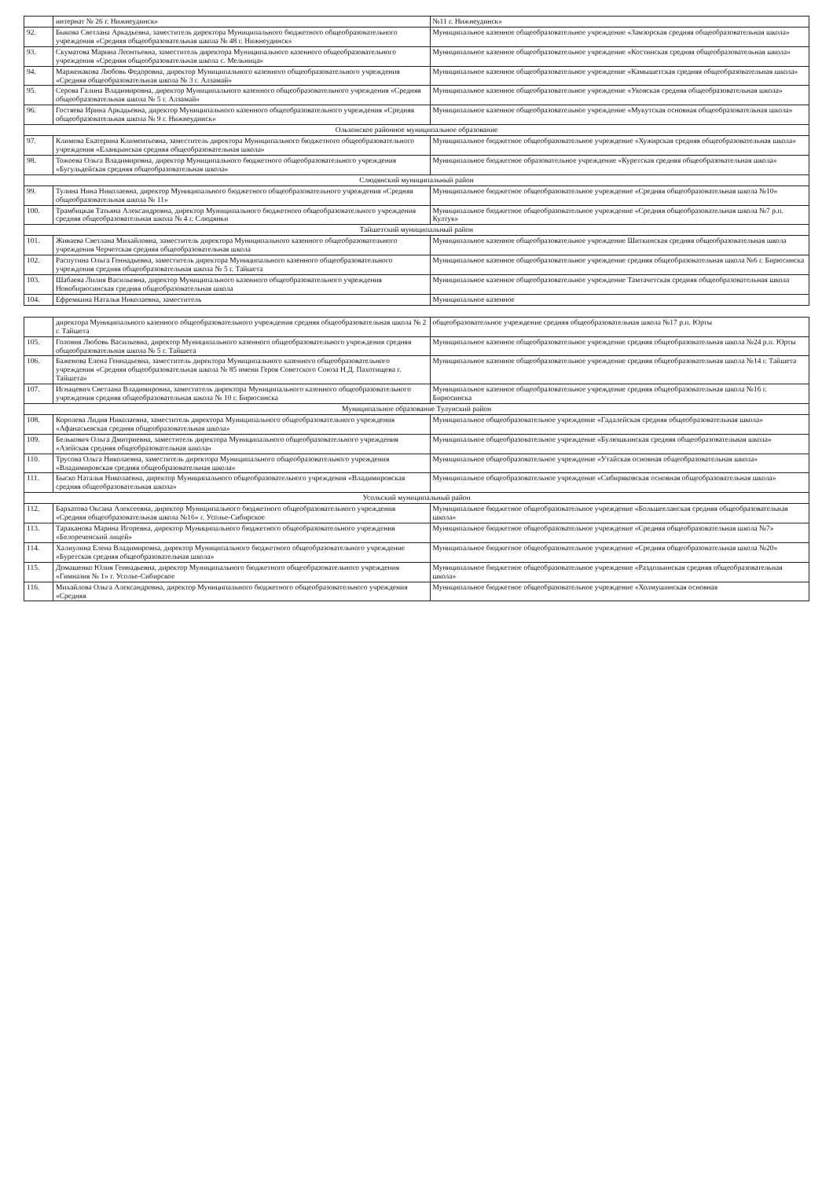| | интернат № 26 г. Нижнеудинск» | №11 г. Нижнеудинск» |
| 92. | Быкова Светлана Аркадьевна, заместитель директора Муниципального бюджетного общеобразовательного учреждения «Средняя общеобразовательная школа № 48 г. Нижнеудинск» | Муниципальное казенное общеобразовательное учреждение «Замзорская средняя общеобразовательная школа» |
| 93. | Скуматова Марина Леонтьевна, заместитель директора Муниципального казенного общеобразовательного учреждения «Средняя общеобразовательная школа с. Мельница» | Муниципальное казенное общеобразовательное учреждение «Костинская средняя общеобразовательная школа» |
| 94. | Марженакова Любовь Федоровна, директор Муниципального казенного общеобразовательного учреждения «Средняя общеобразовательная школа № 3 г. Алзамай» | Муниципальное казенное общеобразовательное учреждение «Камышетская средняя общеобразовательная школа» |
| 95. | Серова Галина Владимировна, директор Муниципального казенного общеобразовательного учреждения «Средняя общеобразовательная школа № 5 г. Алзамай» | Муниципальное казенное общеобразовательное учреждение «Уковская средняя общеобразовательная школа» |
| 96. | Гостяева Ирина Аркадьевна, директор Муниципального казенного общеобразовательного учреждения «Средняя общеобразовательная школа № 9 г. Нижнеудинск» | Муниципальное казенное общеобразовательное учреждение «Мукутская основная общеобразовательная школа» |
| Ольхонское районное муниципальное образование | | |
| 97. | Климова Екатерина Климентьевна, заместитель директора Муниципального бюджетного общеобразовательного учреждения «Еланцынская средняя общеобразовательная школа» | Муниципальное бюджетное общеобразовательное учреждение «Хужирская средняя общеобразовательная школа» |
| 98. | Тожоева Ольга Владимировна, директор Муниципального бюджетного общеобразовательного учреждения «Бугульдейская средняя общеобразовательная школа» | Муниципальное бюджетное образовательное учреждение «Куретская средняя общеобразовательная школа» |
| Слюдянский муниципальный район | | |
| 99. | Тулина Нина Николаевна, директор Муниципального бюджетного общеобразовательного учреждения «Средняя общеобразовательная школа № 11» | Муниципальное бюджетное общеобразовательное учреждение «Средняя общеобразовательная школа №10» |
| 100. | Трамбицкая Татьяна Александровна, директор Муниципального бюджетного общеобразовательного учреждения средняя общеобразовательная школа № 4 г. Слюдянки | Муниципальное бюджетное общеобразовательное учреждение «Средняя общеобразовательная школа №7 р.п. Култук» |
| Тайшетский муниципальный район | | |
| 101. | Живаева Светлана Михайловна, заместитель директора Муниципального казенного общеобразовательного учреждения Черчетская средняя общеобразовательная школа | Муниципальное казенное общеобразовательное учреждение Шиткинская средняя общеобразовательная школа |
| 102. | Распутина Ольга Геннадьевна, заместитель директора Муниципального казенного общеобразовательного учреждения средняя общеобразовательная школа № 5 г. Тайшета | Муниципальное казенное общеобразовательное учреждение средняя общеобразовательная школа №6 г. Бирюсинска |
| 103. | Шабаева Лилия Васильевна, директор Муниципального казенного общеобразовательного учреждения Новобирюсинская средняя общеобразовательная школа | Муниципальное казенное общеобразовательное учреждение Тамтачетская средняя общеобразовательная школа |
| 104. | Ефремкина Наталья Николаевна, заместитель | Муниципальное казенное |
| | директора Муниципального казенного общеобразовательного учреждения средняя общеобразовательная школа № 2 г. Тайшета | общеобразовательное учреждение средняя общеобразовательная школа №17 р.п. Юрты |
| 105. | Головня Любовь Васильевна, директор Муниципального казенного общеобразовательного учреждения средняя общеобразовательная школа № 5 г. Тайшета | Муниципальное казенное общеобразовательное учреждение средняя общеобразовательная школа №24 р.п. Юрты |
| 106. | Баженова Елена Геннадьевна, заместитель директора Муниципального казенного общеобразовательного учреждения «Средняя общеобразовательная школа № 85 имени Героя Советского Союза Н.Д. Пахотищева г. Тайшета» | Муниципальное казенное общеобразовательное учреждение средняя общеобразовательная школа №14 г. Тайшета |
| 107. | Игнацевич Светлана Владимировна, заместитель директора Муниципального казенного общеобразовательного учреждения средняя общеобразовательная школа № 10 г. Бирюсинска | Муниципальное казенное общеобразовательное учреждение средняя общеобразовательная школа №16 г. Бирюсинска |
| Муниципальное образование Тулунский район | | |
| 108. | Королева Лидия Николаевна, заместитель директора Муниципального общеобразовательного учреждения «Афанасьевская средняя общеобразовательная школа» | Муниципальное общеобразовательное учреждение «Гадалейская средняя общеобразовательная школа» |
| 109. | Белькович Ольга Дмитриевна, заместитель директора Муниципального общеобразовательного учреждения «Азейская средняя общеобразовательная школа» | Муниципальное общеобразовательное учреждение «Булюшкинская средняя общеобразовательная школа» |
| 110. | Трусова Ольга Николаевна, заместитель директора Муниципального общеобразовательного учреждения «Владимировская средняя общеобразовательная школа» | Муниципальное общеобразовательное учреждение «Утайская основная общеобразовательная школа» |
| 111. | Быско Наталья Николаевна, директор Муниципального общеобразовательного учреждения «Владимировская средняя общеобразовательная школа» | Муниципальное общеобразовательное учреждение «Сибиряковская основная общеобразовательная школа» |
| Усольский муниципальный район | | |
| 112. | Бархатова Оксана Алексеевна, директор Муниципального бюджетного общеобразовательного учреждения «Средняя общеобразовательная школа №16» г. Усолье-Сибирское | Муниципальное бюджетное общеобразовательное учреждение «Большееланская средняя общеобразовательная школа» |
| 113. | Тараканова Марина Игоревна, директор Муниципального бюджетного общеобразовательного учреждения «Белореченский лицей» | Муниципальное бюджетное общеобразовательное учреждение «Средняя общеобразовательная школа №7» |
| 114. | Халиулина Елена Владимировна, директор Муниципального бюджетного общеобразовательного учреждение «Буретская средняя общеобразовательная школа» | Муниципальное бюджетное общеобразовательное учреждение «Средняя общеобразовательная школа №20» |
| 115. | Домашенко Юлия Геннадьевна, директор Муниципального бюджетного общеобразовательного учреждения «Гимназия № 1» г. Усолье-Сибирское | Муниципальное бюджетное общеобразовательное учреждение «Раздольинская средняя общеобразовательная школа» |
| 116. | Михайлова Ольга Александровна, директор Муниципального бюджетного общеобразовательного учреждения «Средняя | Муниципальное бюджетное общеобразовательное учреждение «Холмушинская основная |